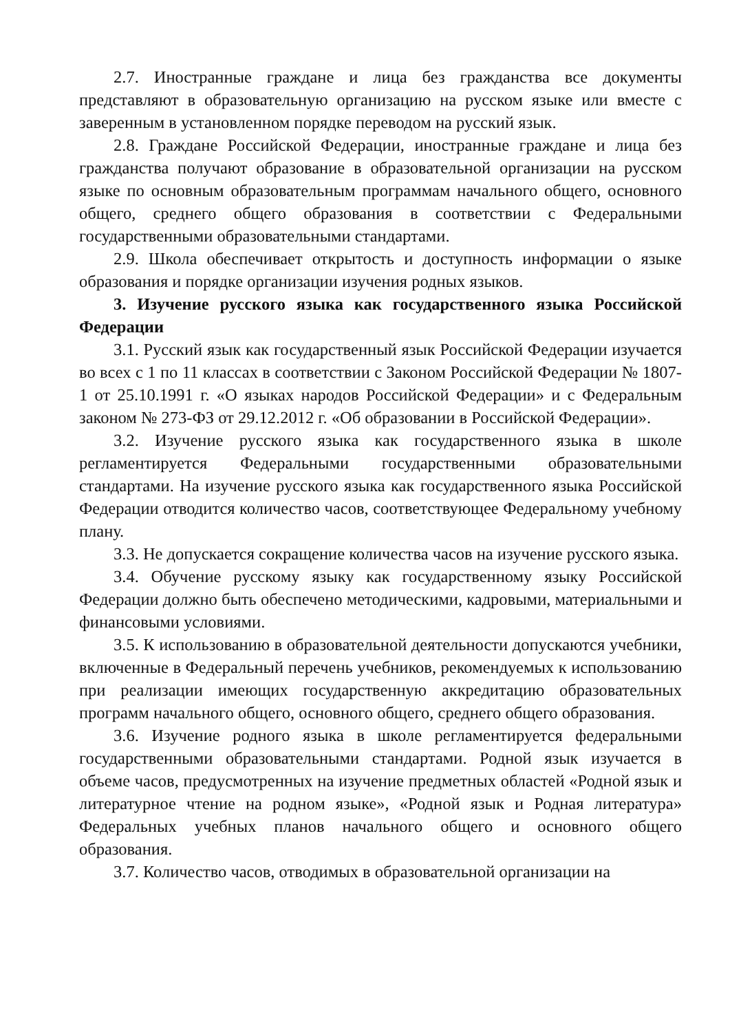2.7. Иностранные граждане и лица без гражданства все документы представляют в образовательную организацию на русском языке или вместе с заверенным в установленном порядке переводом на русский язык.
2.8. Граждане Российской Федерации, иностранные граждане и лица без гражданства получают образование в образовательной организации на русском языке по основным образовательным программам начального общего, основного общего, среднего общего образования в соответствии с Федеральными государственными образовательными стандартами.
2.9. Школа обеспечивает открытость и доступность информации о языке образования и порядке организации изучения родных языков.
3. Изучение русского языка как государственного языка Российской Федерации
3.1. Русский язык как государственный язык Российской Федерации изучается во всех с 1 по 11 классах в соответствии с Законом Российской Федерации № 1807-1 от 25.10.1991 г. «О языках народов Российской Федерации» и с Федеральным законом № 273-ФЗ от 29.12.2012 г. «Об образовании в Российской Федерации».
3.2. Изучение русского языка как государственного языка в школе регламентируется Федеральными государственными образовательными стандартами. На изучение русского языка как государственного языка Российской Федерации отводится количество часов, соответствующее Федеральному учебному плану.
3.3. Не допускается сокращение количества часов на изучение русского языка.
3.4. Обучение русскому языку как государственному языку Российской Федерации должно быть обеспечено методическими, кадровыми, материальными и финансовыми условиями.
3.5. К использованию в образовательной деятельности допускаются учебники, включенные в Федеральный перечень учебников, рекомендуемых к использованию при реализации имеющих государственную аккредитацию образовательных программ начального общего, основного общего, среднего общего образования.
3.6. Изучение родного языка в школе регламентируется федеральными государственными образовательными стандартами. Родной язык изучается в объеме часов, предусмотренных на изучение предметных областей «Родной язык и литературное чтение на родном языке», «Родной язык и Родная литература» Федеральных учебных планов начального общего и основного общего образования.
3.7. Количество часов, отводимых в образовательной организации на